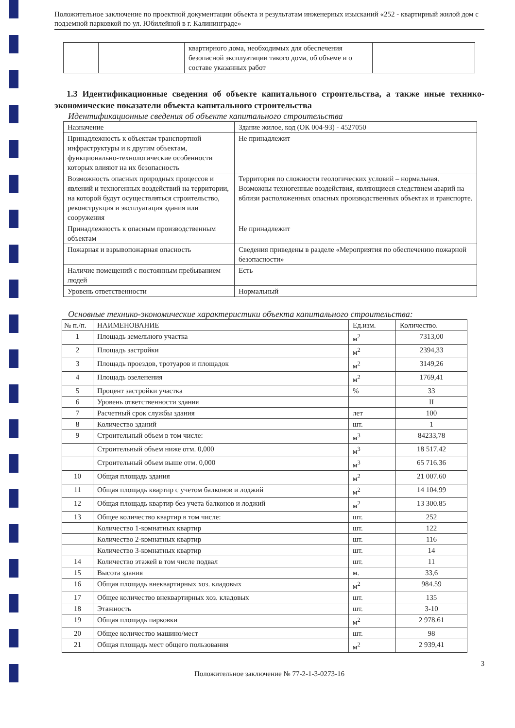Положительное заключение по проектной документации объекта и результатам инженерных изысканий «252 - квартирный жилой дом с подземной парковкой по ул. Юбилейной в г. Калининграде»
| | | квартирного дома, необходимых для обеспечения безопасной эксплуатации такого дома, об объеме и о составе указанных работ | |
1.3 Идентификационные сведения об объекте капитального строительства, а также иные технико-экономические показатели объекта капитального строительства
Идентификационные сведения об объекте капитального строительства
| Назначение | Здание жилое, код (ОК 004-93) - 4527050 |
| Принадлежность к объектам транспортной инфраструктуры и к другим объектам, функционально-технологические особенности которых влияют на их безопасность | Не принадлежит |
| Возможность опасных природных процессов и явлений и техногенных воздействий на территории, на которой будут осуществляться строительство, реконструкция и эксплуатация здания или сооружения | Территория по сложности геологических условий – нормальная. Возможны техногенные воздействия, являющиеся следствием аварий на вблизи расположенных опасных производственных объектах и транспорте. |
| Принадлежность к опасным производственным объектам | Не принадлежит |
| Пожарная и взрывопожарная опасность | Сведения приведены в разделе «Мероприятия по обеспечению пожарной безопасности» |
| Наличие помещений с постоянным пребыванием людей | Есть |
| Уровень ответственности | Нормальный |
Основные технико-экономические характеристики объекта капитального строительства:
| № п./п. | НАИМЕНОВАНИЕ | Ед.изм. | Количество. |
| --- | --- | --- | --- |
| 1 | Площадь земельного участка | м<sup>2</sup> | 7313,00 |
| 2 | Площадь застройки | м<sup>2</sup> | 2394,33 |
| 3 | Площадь проездов, тротуаров и площадок | м<sup>2</sup> | 3149,26 |
| 4 | Площадь озеленения | м<sup>2</sup> | 1769,41 |
| 5 | Процент застройки участка | % | 33 |
| 6 | Уровень ответственности здания | | II |
| 7 | Расчетный срок службы здания | лет | 100 |
| 8 | Количество зданий | шт. | 1 |
| 9 | Строительный объем в том числе: | м<sup>3</sup> | 84233,78 |
| | Строительный объем ниже отм. 0,000 | м<sup>3</sup> | 18 517.42 |
| | Строительный объем выше отм. 0,000 | м<sup>3</sup> | 65 716.36 |
| 10 | Общая площадь здания | м<sup>2</sup> | 21 007.60 |
| 11 | Общая площадь квартир с учетом балконов и лоджий | м<sup>2</sup> | 14 104.99 |
| 12 | Общая площадь квартир без учета балконов и лоджий | м<sup>2</sup> | 13 300.85 |
| 13 | Общее количество квартир в том числе: | шт. | 252 |
| | Количество 1-комнатных квартир | шт. | 122 |
| | Количество 2-комнатных квартир | шт. | 116 |
| | Количество 3-комнатных квартир | шт. | 14 |
| 14 | Количество этажей в том числе подвал | шт. | 11 |
| 15 | Высота здания | м. | 33,6 |
| 16 | Общая площадь внеквартирных хоз. кладовых | м<sup>2</sup> | 984.59 |
| 17 | Общее количество внеквартирных хоз. кладовых | шт. | 135 |
| 18 | Этажность | шт. | 3-10 |
| 19 | Общая площадь парковки | м<sup>2</sup> | 2 978.61 |
| 20 | Общее количество машино/мест | шт. | 98 |
| 21 | Общая площадь мест общего пользования | м<sup>2</sup> | 2 939,41 |
3
Положительное заключение № 77-2-1-3-0273-16